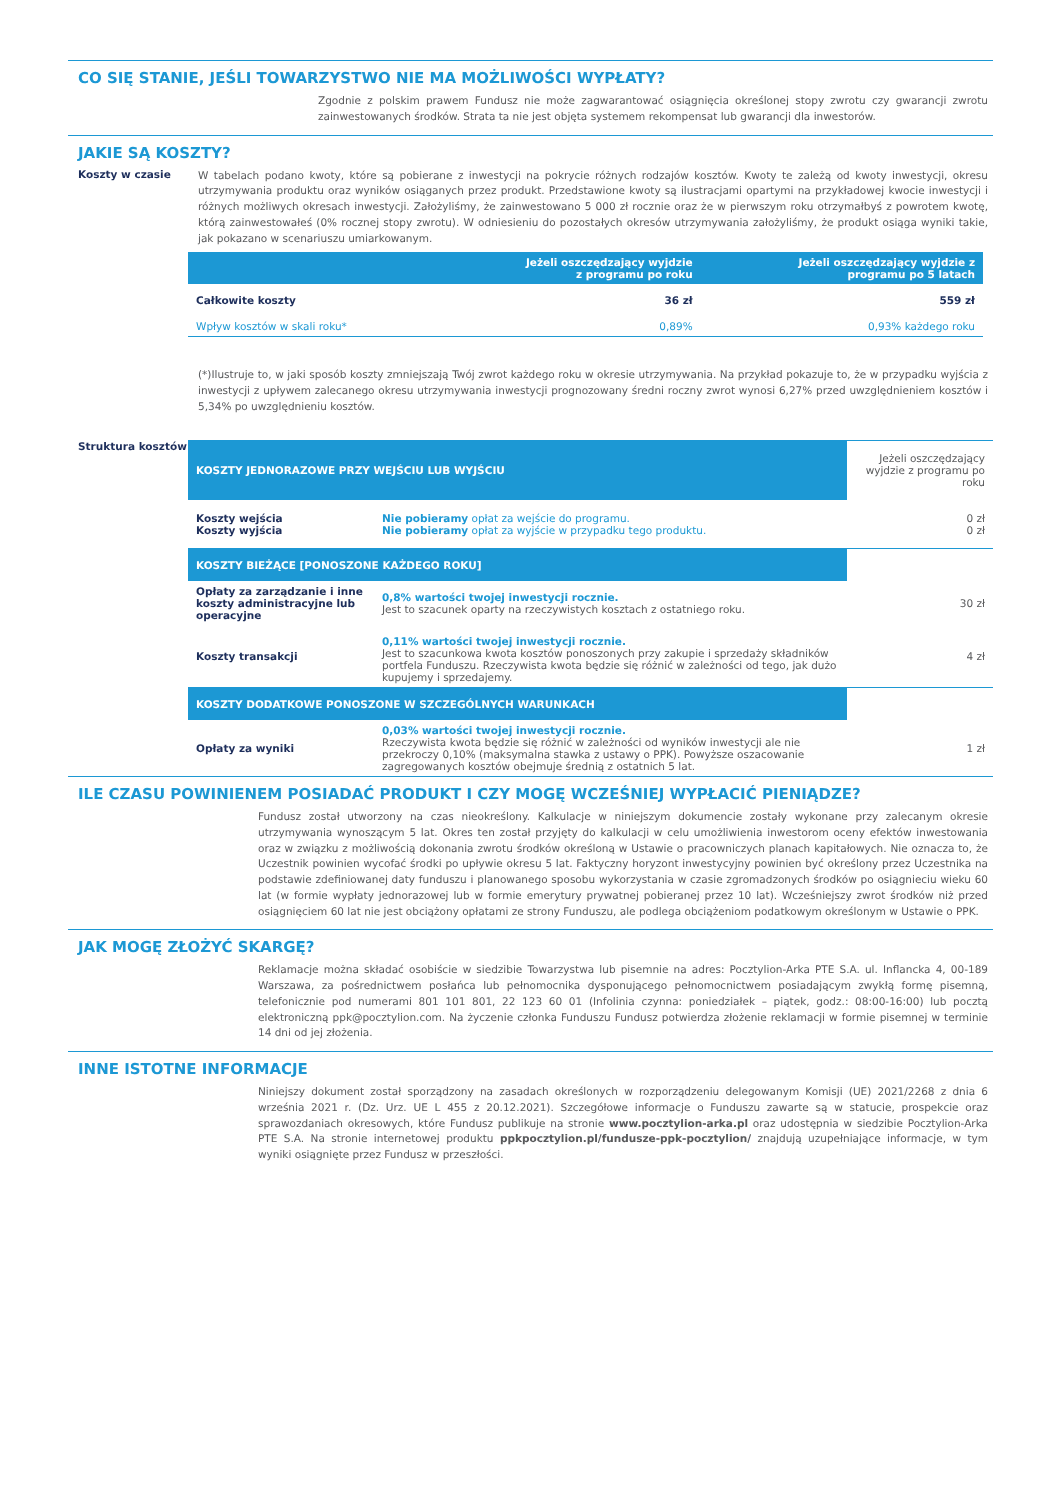CO SIĘ STANIE, JEŚLI TOWARZYSTWO NIE MA MOŻLIWOŚCI WYPŁATY?
Zgodnie z polskim prawem Fundusz nie może zagwarantować osiągnięcia określonej stopy zwrotu czy gwarancji zwrotu zainwestowanych środków. Strata ta nie jest objęta systemem rekompensat lub gwarancji dla inwestorów.
JAKIE SĄ KOSZTY?
Koszty w czasie
W tabelach podano kwoty, które są pobierane z inwestycji na pokrycie różnych rodzajów kosztów. Kwoty te zależą od kwoty inwestycji, okresu utrzymywania produktu oraz wyników osiąganych przez produkt. Przedstawione kwoty są ilustracjami opartymi na przykładowej kwocie inwestycji i różnych możliwych okresach inwestycji. Założyliśmy, że zainwestowano 5 000 zł rocznie oraz że w pierwszym roku otrzymałbyś z powrotem kwotę, którą zainwestowałeś (0% rocznej stopy zwrotu). W odniesieniu do pozostałych okresów utrzymywania założyliśmy, że produkt osiąga wyniki takie, jak pokazano w scenariuszu umiarkowanym.
| | Jeżeli oszczędzający wyjdzie z programu po roku | Jeżeli oszczędzający wyjdzie z programu po 5 latach |
| --- | --- | --- |
| Całkowite koszty | 36 zł | 559 zł |
| Wpływ kosztów w skali roku* | 0,89% | 0,93% każdego roku |
(*)Ilustruje to, w jaki sposób koszty zmniejszają Twój zwrot każdego roku w okresie utrzymywania. Na przykład pokazuje to, że w przypadku wyjścia z inwestycji z upływem zalecanego okresu utrzymywania inwestycji prognozowany średni roczny zwrot wynosi 6,27% przed uwzględnieniem kosztów i 5,34% po uwzględnieniu kosztów.
Struktura kosztów
| KOSZTY JEDNORAZOWE PRZY WEJŚCIU LUB WYJŚCIU | | Jeżeli oszczędzający wyjdzie z programu po roku |
| Koszty wejścia Koszty wyjścia | Nie pobieramy opłat za wejście do programu. Nie pobieramy opłat za wyjście w przypadku tego produktu. | 0 zł 0 zł |
| KOSZTY BIEŻĄCE [PONOSZONE KAŻDEGO ROKU] | | |
| Opłaty za zarządzanie i inne koszty administracyjne lub operacyjne | 0,8% wartości twojej inwestycji rocznie. Jest to szacunek oparty na rzeczywistych kosztach z ostatniego roku. | 30 zł |
| Koszty transakcji | 0,11% wartości twojej inwestycji rocznie. Jest to szacunkowa kwota kosztów ponoszonych przy zakupie i sprzedaży składników portfela Funduszu. Rzeczywista kwota będzie się różnić w zależności od tego, jak dużo kupujemy i sprzedajemy. | 4 zł |
| KOSZTY DODATKOWE PONOSZONE W SZCZEGÓLNYCH WARUNKACH | | |
| Opłaty za wyniki | 0,03% wartości twojej inwestycji rocznie. Rzeczywista kwota będzie się różnić w zależności od wyników inwestycji ale nie przekroczy 0,10% (maksymalna stawka z ustawy o PPK). Powyższe oszacowanie zagregowanych kosztów obejmuje średnią z ostatnich 5 lat. | 1 zł |
ILE CZASU POWINIENEM POSIADAĆ PRODUKT I CZY MOGĘ WCZEŚNIEJ WYPŁACIĆ PIENIĄDZE?
Fundusz został utworzony na czas nieokreślony. Kalkulacje w niniejszym dokumencie zostały wykonane przy zalecanym okresie utrzymywania wynoszącym 5 lat. Okres ten został przyjęty do kalkulacji w celu umożliwienia inwestorom oceny efektów inwestowania oraz w związku z możliwością dokonania zwrotu środków określoną w Ustawie o pracowniczych planach kapitałowych. Nie oznacza to, że Uczestnik powinien wycofać środki po upływie okresu 5 lat. Faktyczny horyzont inwestycyjny powinien być określony przez Uczestnika na podstawie zdefiniowanej daty funduszu i planowanego sposobu wykorzystania w czasie zgromadzonych środków po osiągnieciu wieku 60 lat (w formie wypłaty jednorazowej lub w formie emerytury prywatnej pobieranej przez 10 lat). Wcześniejszy zwrot środków niż przed osiągnięciem 60 lat nie jest obciążony opłatami ze strony Funduszu, ale podlega obciążeniom podatkowym określonym w Ustawie o PPK.
JAK MOGĘ ZŁOŻYĆ SKARGĘ?
Reklamacje można składać osobiście w siedzibie Towarzystwa lub pisemnie na adres: Pocztylion-Arka PTE S.A. ul. Inflancka 4, 00-189 Warszawa, za pośrednictwem posłańca lub pełnomocnika dysponującego pełnomocnictwem posiadającym zwykłą formę pisemną, telefonicznie pod numerami 801 101 801, 22 123 60 01 (Infolinia czynna: poniedziałek – piątek, godz.: 08:00-16:00) lub pocztą elektroniczną ppk@pocztylion.com. Na życzenie członka Funduszu Fundusz potwierdza złożenie reklamacji w formie pisemnej w terminie 14 dni od jej złożenia.
INNE ISTOTNE INFORMACJE
Niniejszy dokument został sporządzony na zasadach określonych w rozporządzeniu delegowanym Komisji (UE) 2021/2268 z dnia 6 września 2021 r. (Dz. Urz. UE L 455 z 20.12.2021). Szczegółowe informacje o Funduszu zawarte są w statucie, prospekcie oraz sprawozdaniach okresowych, które Fundusz publikuje na stronie www.pocztylion-arka.pl oraz udostępnia w siedzibie Pocztylion-Arka PTE S.A. Na stronie internetowej produktu ppkpocztylion.pl/fundusze-ppk-pocztylion/ znajdują uzupełniające informacje, w tym wyniki osiągnięte przez Fundusz w przeszłości.